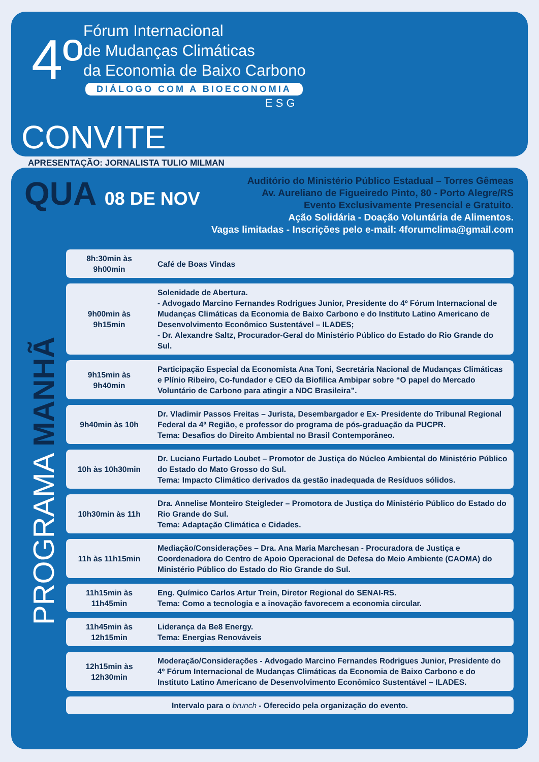4º
Fórum Internacional
de Mudanças Climáticas
da Economia de Baixo Carbono
DIÁLOGO COM A BIOECONOMIA
E S G
CONVITE
APRESENTAÇÃO: JORNALISTA TULIO MILMAN
QUA 08 DE NOV
Auditório do Ministério Público Estadual – Torres Gêmeas
Av. Aureliano de Figueiredo Pinto, 80 - Porto Alegre/RS
Evento Exclusivamente Presencial e Gratuito.
Ação Solidária - Doação Voluntária de Alimentos.
Vagas limitadas - Inscrições pelo e-mail: 4forumclima@gmail.com
PROGRAMA MANHÃ
| 8h:30min às 9h00min | Café de Boas Vindas |
| 9h00min às 9h15min | Solenidade de Abertura. - Advogado Marcino Fernandes Rodrigues Junior, Presidente do 4º Fórum Internacional de Mudanças Climáticas da Economia de Baixo Carbono e do Instituto Latino Americano de Desenvolvimento Econômico Sustentável – ILADES; - Dr. Alexandre Saltz, Procurador-Geral do Ministério Público do Estado do Rio Grande do Sul. |
| 9h15min às 9h40min | Participação Especial da Economista Ana Toni, Secretária Nacional de Mudanças Climáticas e Plínio Ribeiro, Co-fundador e CEO da Biofilica Ambipar sobre “O papel do Mercado Voluntário de Carbono para atingir a NDC Brasileira”. |
| 9h40min às 10h | Dr. Vladimir Passos Freitas – Jurista, Desembargador e Ex- Presidente do Tribunal Regional Federal da 4ª Região, e professor do programa de pós-graduação da PUCPR. Tema: Desafios do Direito Ambiental no Brasil Contemporâneo. |
| 10h às 10h30min | Dr. Luciano Furtado Loubet – Promotor de Justiça do Núcleo Ambiental do Ministério Público do Estado do Mato Grosso do Sul. Tema: Impacto Climático derivados da gestão inadequada de Resíduos sólidos. |
| 10h30min às 11h | Dra. Annelise Monteiro Steigleder – Promotora de Justiça do Ministério Público do Estado do Rio Grande do Sul. Tema: Adaptação Climática e Cidades. |
| 11h às 11h15min | Mediação/Considerações – Dra. Ana Maria Marchesan - Procuradora de Justiça e Coordenadora do Centro de Apoio Operacional de Defesa do Meio Ambiente (CAOMA) do Ministério Público do Estado do Rio Grande do Sul. |
| 11h15min às 11h45min | Eng. Químico Carlos Artur Trein, Diretor Regional do SENAI-RS. Tema: Como a tecnologia e a inovação favorecem a economia circular. |
| 11h45min às 12h15min | Liderança da Be8 Energy. Tema: Energias Renováveis |
| 12h15min às 12h30min | Moderação/Considerações - Advogado Marcino Fernandes Rodrigues Junior, Presidente do 4º Fórum Internacional de Mudanças Climáticas da Economia de Baixo Carbono e do Instituto Latino Americano de Desenvolvimento Econômico Sustentável – ILADES. |
| Intervalo para o brunch - Oferecido pela organização do evento. | |